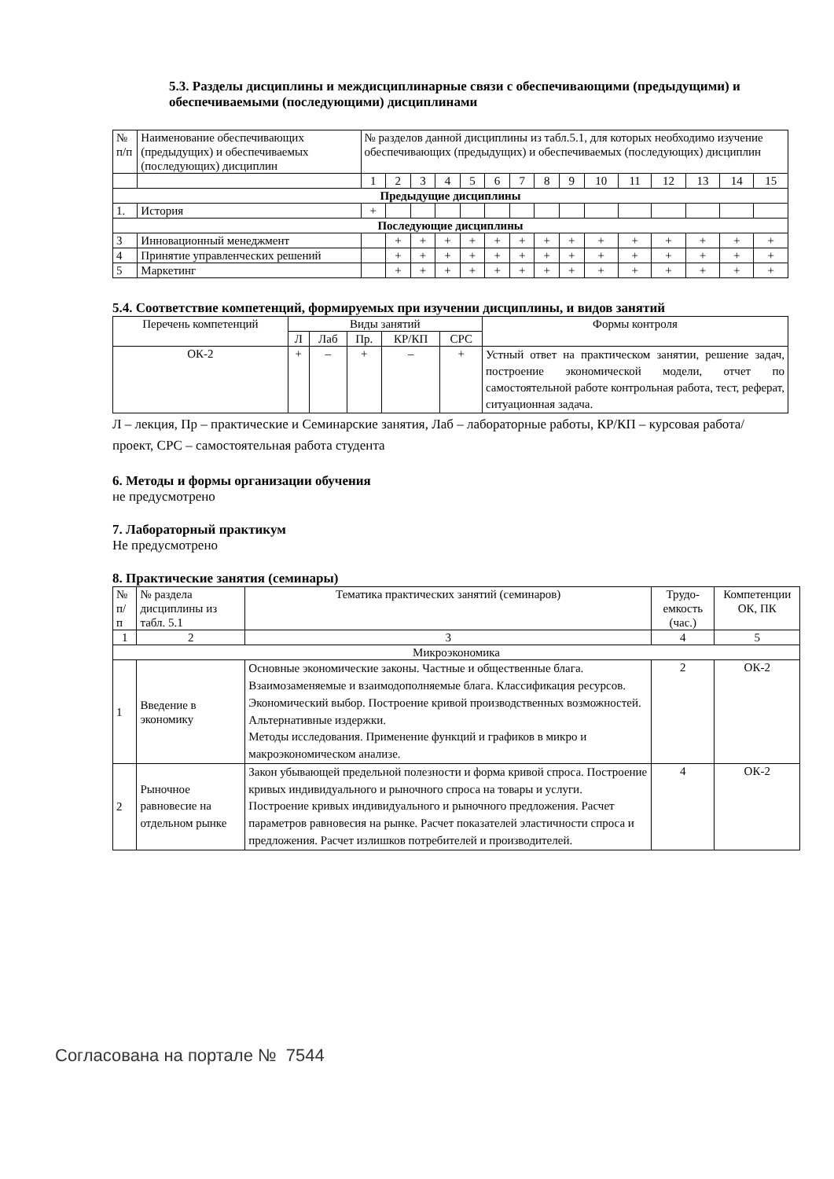5.3. Разделы дисциплины и междисциплинарные связи с обеспечивающими (предыдущими) и обеспечиваемыми (последующими) дисциплинами
| № п/п | Наименование обеспечивающих (предыдущих) и обеспечиваемых (последующих) дисциплин | № разделов данной дисциплины из табл.5.1, для которых необходимо изучение обеспечивающих (предыдущих) и обеспечиваемых (последующих) дисциплин | | | | | | | | | | | | | | |
| | | 1 | 2 | 3 | 4 | 5 | 6 | 7 | 8 | 9 | 10 | 11 | 12 | 13 | 14 | 15 |
| Предыдущие дисциплины | | | | | | | | | | | | | | | | |
| 1. | История | + | | | | | | | | | | | | | | |
| Последующие дисциплины | | | | | | | | | | | | | | | | |
| 3 | Инновационный менеджмент | | + | + | + | + | + | + | + | + | + | + | + | + | + | + |
| 4 | Принятие управленческих решений | | + | + | + | + | + | + | + | + | + | + | + | + | + | + |
| 5 | Маркетинг | | + | + | + | + | + | + | + | + | + | + | + | + | + | + |
5.4. Соответствие компетенций, формируемых при изучении дисциплины, и видов занятий
| Перечень компетенций | Виды занятий | | | | | Формы контроля |
| | Л | Лаб | Пр. | КР/КП | СРС | |
| ОК-2 | + | – | + | – | + | Устный ответ на практическом занятии, решение задач, построение экономической модели, отчет по самостоятельной работе контрольная работа, тест, реферат, ситуационная задача. |
Л – лекция, Пр – практические и Семинарские занятия, Лаб – лабораторные работы, КР/КП – курсовая работа/проект, СРС – самостоятельная работа студента
6. Методы и формы организации обучения
не предусмотрено
7. Лабораторный практикум
Не предусмотрено
8. Практические занятия (семинары)
| № п/ п | № раздела дисциплины из табл. 5.1 | Тематика практических занятий (семинаров) | Трудо-емкость (час.) | Компетенции ОК, ПК |
| 1 | 2 | 3 | 4 | 5 |
| Микроэкономика | | | | |
| 1 | Введение в экономику | Основные экономические законы. Частные и общественные блага. Взаимозаменяемые и взаимодополняемые блага. Классификация ресурсов. Экономический выбор. Построение кривой производственных возможностей. Альтернативные издержки. Методы исследования. Применение функций и графиков в микро и макроэкономическом анализе. | 2 | ОК-2 |
| 2 | Рыночное равновесие на отдельном рынке | Закон убывающей предельной полезности и форма кривой спроса. Построение кривых индивидуального и рыночного спроса на товары и услуги. Построение кривых индивидуального и рыночного предложения. Расчет параметров равновесия на рынке. Расчет показателей эластичности спроса и предложения. Расчет излишков потребителей и производителей. | 4 | ОК-2 |
Согласована на портале № 7544